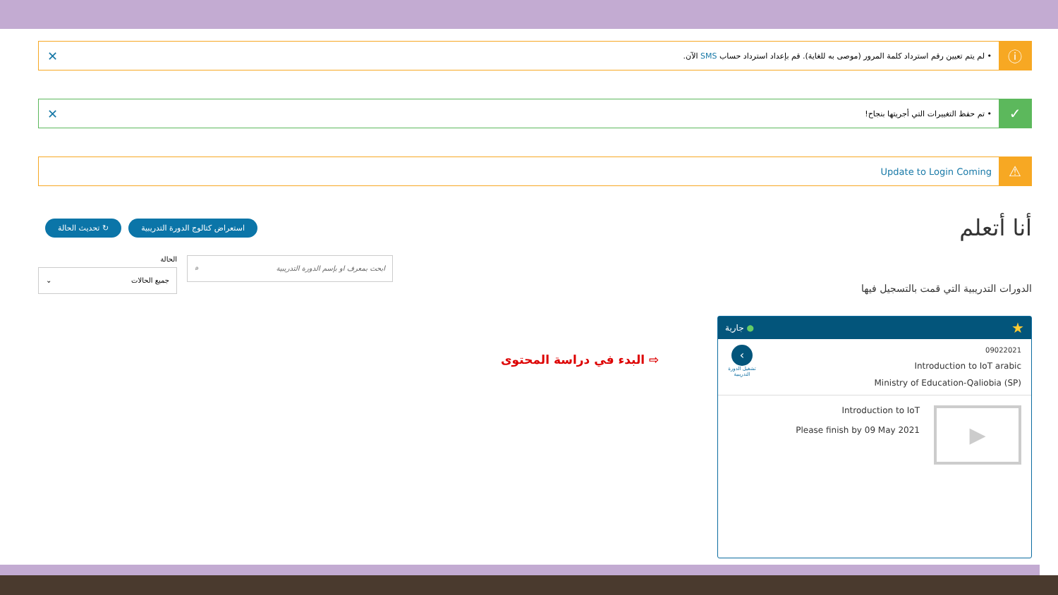ⓘ
• لم يتم تعيين رقم استرداد كلمة المرور (موصى به للغاية). قم بإعداد استرداد حساب SMS الآن.
✕
✓
• تم حفظ التغييرات التي أجريتها بنجاح!
✕
⚠
Update to Login Coming
أنا أتعلم
استعراض كتالوج الدورة التدريبية ↻ تحديث الحالة
الدورات التدريبية التي قمت بالتسجيل فيها
ابحث بمعرف او بإسم الدورة التدريبية ⌕
الحالة
جميع الحالات ⌄
البدء في دراسة المحتوى ⇨
جارية ● ★
‹
تشغيل الدورة التدريبية
09022021
Introduction to IoT arabic
Ministry of Education-Qaliobia (SP)
▶
Introduction to IoT
Please finish by 09 May 2021